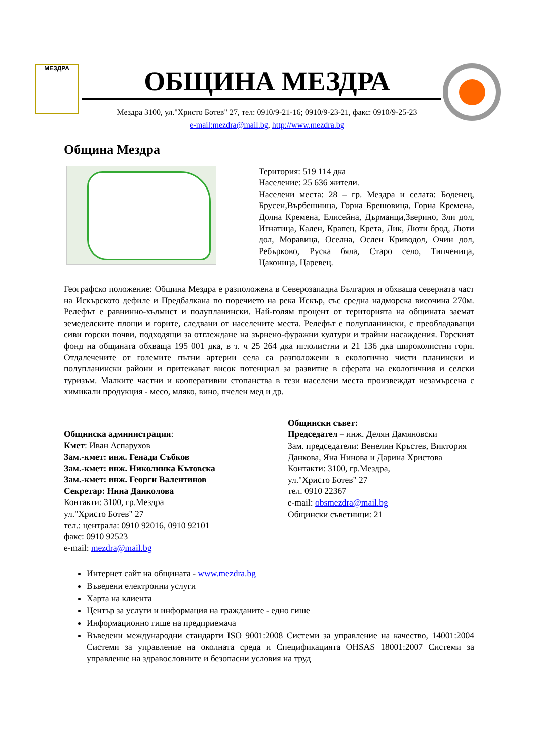МЕЗДРА
ОБЩИНА МЕЗДРА
Мездра 3100, ул."Христо Ботев" 27, тел: 0910/9-21-16; 0910/9-23-21, факс: 0910/9-25-23
e-mail:mezdra@mail.bg, http://www.mezdra.bg
Община Мездра
Територия: 519 114 дка
Население: 25 636 жители.
Населени места: 28 – гр. Мездра и селата: Боденец, Брусен,Върбешница, Горна Брешовица, Горна Кремена, Долна Кремена, Елисейна, Дърманци,Зверино, Зли дол, Игнатица, Кален, Крапец, Крета, Лик, Люти брод, Люти дол, Моравица, Оселна, Ослен Криводол, Очин дол, Ребърково, Руска бяла, Старо село, Типченица, Цаконица, Царевец.
Географско положение: Община Мездра е разположена в Северозападна България и обхваща северната част на Искърското дефиле и Предбалкана по поречието на река Искър, със средна надморска височина 270м. Релефът е равнинно-хълмист и полупланински. Най-голям процент от територията на общината заемат земеделските площи и горите, следвани от населените места. Релефът е полупланински, с преобладаващи сиви горски почви, подходящи за отглеждане на зърнено-фуражни култури и трайни насаждения. Горският фонд на общината обхваща 195 001 дка, в т. ч 25 264 дка иглолистни и 21 136 дка широколистни гори. Отдалечените от големите пътни артерии села са разположени в екологично чисти планински и полупланински райони и притежават висок потенциал за развитие в сферата на екологичния и селски туризъм. Малките частни и кооперативни стопанства в тези населени места произвеждат незамърсена с химикали продукция - месо, мляко, вино, пчелен мед и др.
Общинска администрация:
Кмет: Иван Аспарухов
Зам.-кмет: инж. Генади Събков
Зам.-кмет: инж. Николинка Кътовска
Зам.-кмет: инж. Георги Валентинов
Секретар: Нина Данколова
Контакти: 3100, гр.Мездра
ул."Христо Ботев" 27
тел.: централа: 0910 92016, 0910 92101
факс: 0910 92523
e-mail: mezdra@mail.bg
Общински съвет:
Председател – инж. Делян Дамяновски
Зам. председатели: Венелин Кръстев, Виктория Данкова, Яна Нинова и Дарина Христова
Контакти: 3100, гр.Мездра,
ул."Христо Ботев" 27
тел. 0910 22367
e-mail: obsmezdra@mail.bg
Общински съветници: 21
Интернет сайт на общината - www.mezdra.bg
Въведени електронни услуги
Харта на клиента
Център за услуги и информация на гражданите - едно гише
Информационно гише на предприемача
Въведени международни стандарти ISO 9001:2008 Системи за управление на качество, 14001:2004 Системи за управление на околната среда и Спецификацията OHSAS 18001:2007 Системи за управление на здравословните и безопасни условия на труд